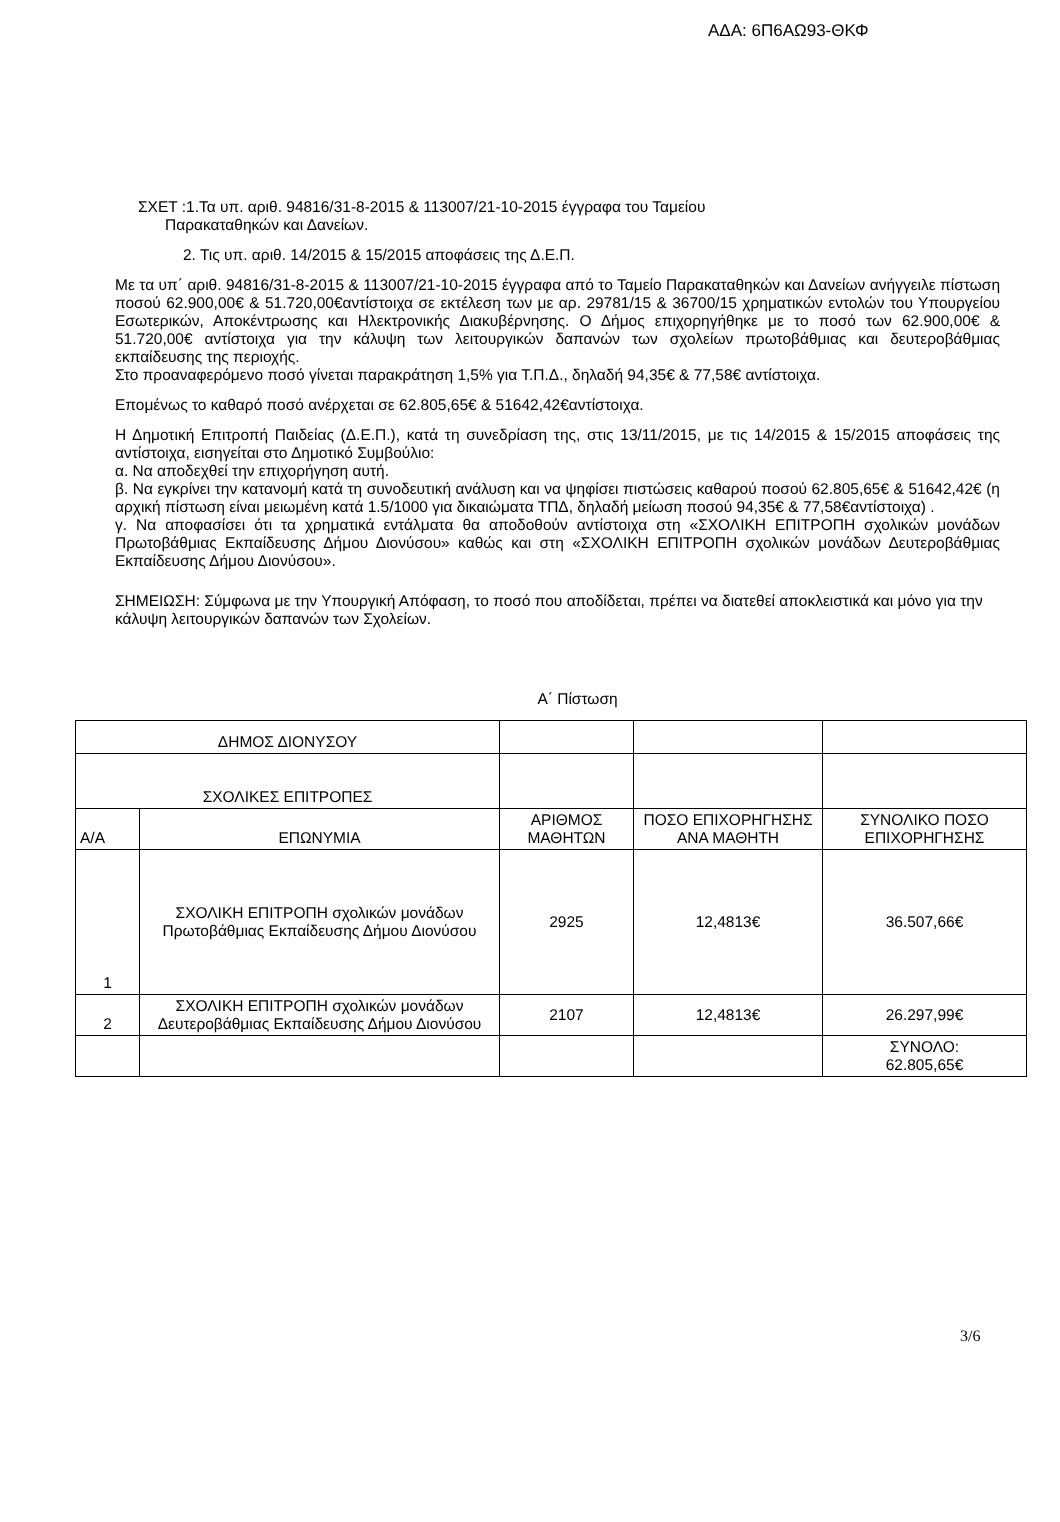ΑΔΑ: 6Π6ΑΩ93-ΘΚΦ
ΣΧΕΤ :1.Τα υπ. αριθ. 94816/31-8-2015 & 113007/21-10-2015 έγγραφα του Ταμείου
Παρακαταθηκών και Δανείων.
2. Τις υπ. αριθ. 14/2015 & 15/2015 αποφάσεις της Δ.Ε.Π.
Με τα υπ΄ αριθ. 94816/31-8-2015 & 113007/21-10-2015 έγγραφα από το Ταμείο Παρακαταθηκών και Δανείων ανήγγειλε πίστωση ποσού 62.900,00€ & 51.720,00€αντίστοιχα σε εκτέλεση των με αρ. 29781/15 & 36700/15 χρηματικών εντολών του Υπουργείου Εσωτερικών, Αποκέντρωσης και Ηλεκτρονικής Διακυβέρνησης. Ο Δήμος επιχορηγήθηκε με το ποσό των 62.900,00€ & 51.720,00€ αντίστοιχα για την κάλυψη των λειτουργικών δαπανών των σχολείων πρωτοβάθμιας και δευτεροβάθμιας εκπαίδευσης της περιοχής.
Στο προαναφερόμενο ποσό γίνεται παρακράτηση 1,5% για Τ.Π.Δ., δηλαδή 94,35€ & 77,58€ αντίστοιχα.
Επομένως το καθαρό ποσό ανέρχεται σε 62.805,65€ & 51642,42€αντίστοιχα.
Η Δημοτική Επιτροπή Παιδείας (Δ.Ε.Π.), κατά τη συνεδρίαση της, στις 13/11/2015, με τις 14/2015 & 15/2015 αποφάσεις της αντίστοιχα, εισηγείται στο Δημοτικό Συμβούλιο:
α. Να αποδεχθεί την επιχορήγηση αυτή.
β. Να εγκρίνει την κατανομή κατά τη συνοδευτική ανάλυση και να ψηφίσει πιστώσεις καθαρού ποσού 62.805,65€ & 51642,42€ (η αρχική πίστωση είναι μειωμένη κατά 1.5/1000 για δικαιώματα ΤΠΔ, δηλαδή μείωση ποσού 94,35€ & 77,58€αντίστοιχα) .
γ. Να αποφασίσει ότι τα χρηματικά εντάλματα θα αποδοθούν αντίστοιχα στη «ΣΧΟΛΙΚΗ ΕΠΙΤΡΟΠΗ σχολικών μονάδων Πρωτοβάθμιας Εκπαίδευσης Δήμου Διονύσου» καθώς και στη «ΣΧΟΛΙΚΗ ΕΠΙΤΡΟΠΗ σχολικών μονάδων Δευτεροβάθμιας Εκπαίδευσης Δήμου Διονύσου».
ΣΗΜΕΙΩΣΗ: Σύμφωνα με την Υπουργική Απόφαση, το ποσό που αποδίδεται, πρέπει να διατεθεί αποκλειστικά και μόνο για την κάλυψη λειτουργικών δαπανών των Σχολείων.
Α΄ Πίστωση
| ΔΗΜΟΣ ΔΙΟΝΥΣΟΥ | | | | |
| ΣΧΟΛΙΚΕΣ ΕΠΙΤΡΟΠΕΣ | | | | |
| Α/Α | ΕΠΩΝΥΜΙΑ | ΑΡΙΘΜΟΣ ΜΑΘΗΤΩΝ | ΠΟΣΟ ΕΠΙΧΟΡΗΓΗΣΗΣ ΑΝΑ ΜΑΘΗΤΗ | ΣΥΝΟΛΙΚΟ ΠΟΣΟ ΕΠΙΧΟΡΗΓΗΣΗΣ |
| 1 | ΣΧΟΛΙΚΗ ΕΠΙΤΡΟΠΗ σχολικών μονάδων Πρωτοβάθμιας Εκπαίδευσης Δήμου Διονύσου | 2925 | 12,4813€ | 36.507,66€ |
| 2 | ΣΧΟΛΙΚΗ ΕΠΙΤΡΟΠΗ σχολικών μονάδων Δευτεροβάθμιας Εκπαίδευσης Δήμου Διονύσου | 2107 | 12,4813€ | 26.297,99€ |
| | | | | ΣΥΝΟΛΟ: 62.805,65€ |
3/6